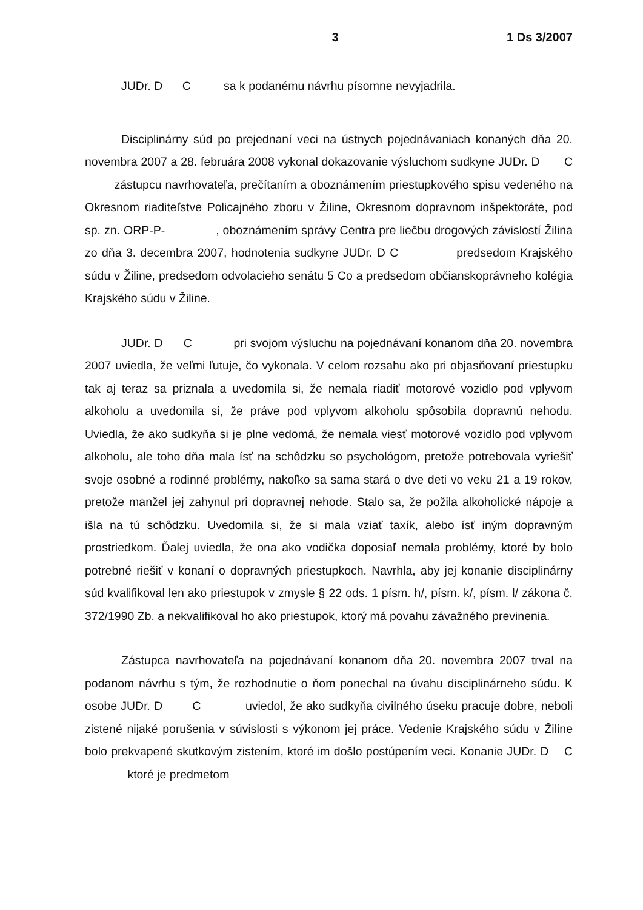3 1 Ds 3/2007
JUDr. D C sa k podanému návrhu písomne nevyjadrila.
Disciplinárny súd po prejednaní veci na ústnych pojednávaniach konaných dňa 20. novembra 2007 a 28. februára 2008 vykonal dokazovanie výsluchom sudkyne JUDr. D C zástupcu navrhovateľa, prečítaním a oboznámením priestupkového spisu vedeného na Okresnom riaditeľstve Policajného zboru v Žiline, Okresnom dopravnom inšpektoráte, pod sp. zn. ORP-P- , oboznámením správy Centra pre liečbu drogových závislostí Žilina zo dňa 3. decembra 2007, hodnotenia sudkyne JUDr. D C predsedom Krajského súdu v Žiline, predsedom odvolacieho senátu 5 Co a predsedom občianskoprávneho kolégia Krajského súdu v Žiline.
JUDr. D C pri svojom výsluchu na pojednávaní konanom dňa 20. novembra 2007 uviedla, že veľmi ľutuje, čo vykonala. V celom rozsahu ako pri objasňovaní priestupku tak aj teraz sa priznala a uvedomila si, že nemala riadiť motorové vozidlo pod vplyvom alkoholu a uvedomila si, že práve pod vplyvom alkoholu spôsobila dopravnú nehodu. Uviedla, že ako sudkyňa si je plne vedomá, že nemala viesť motorové vozidlo pod vplyvom alkoholu, ale toho dňa mala ísť na schôdzku so psychológom, pretože potrebovala vyriešiť svoje osobné a rodinné problémy, nakoľko sa sama stará o dve deti vo veku 21 a 19 rokov, pretože manžel jej zahynul pri dopravnej nehode. Stalo sa, že požila alkoholické nápoje a išla na tú schôdzku. Uvedomila si, že si mala vziať taxík, alebo ísť iným dopravným prostriedkom. Ďalej uviedla, že ona ako vodička doposiaľ nemala problémy, ktoré by bolo potrebné riešiť v konaní o dopravných priestupkoch. Navrhla, aby jej konanie disciplinárny súd kvalifikoval len ako priestupok v zmysle § 22 ods. 1 písm. h/, písm. k/, písm. l/ zákona č. 372/1990 Zb. a nekvalifikoval ho ako priestupok, ktorý má povahu závažného previnenia.
Zástupca navrhovateľa na pojednávaní konanom dňa 20. novembra 2007 trval na podanom návrhu s tým, že rozhodnutie o ňom ponechal na úvahu disciplinárneho súdu. K osobe JUDr. D C uviedol, že ako sudkyňa civilného úseku pracuje dobre, neboli zistené nijaké porušenia v súvislosti s výkonom jej práce. Vedenie Krajského súdu v Žiline bolo prekvapené skutkovým zistením, ktoré im došlo postúpením veci. Konanie JUDr. D C ktoré je predmetom